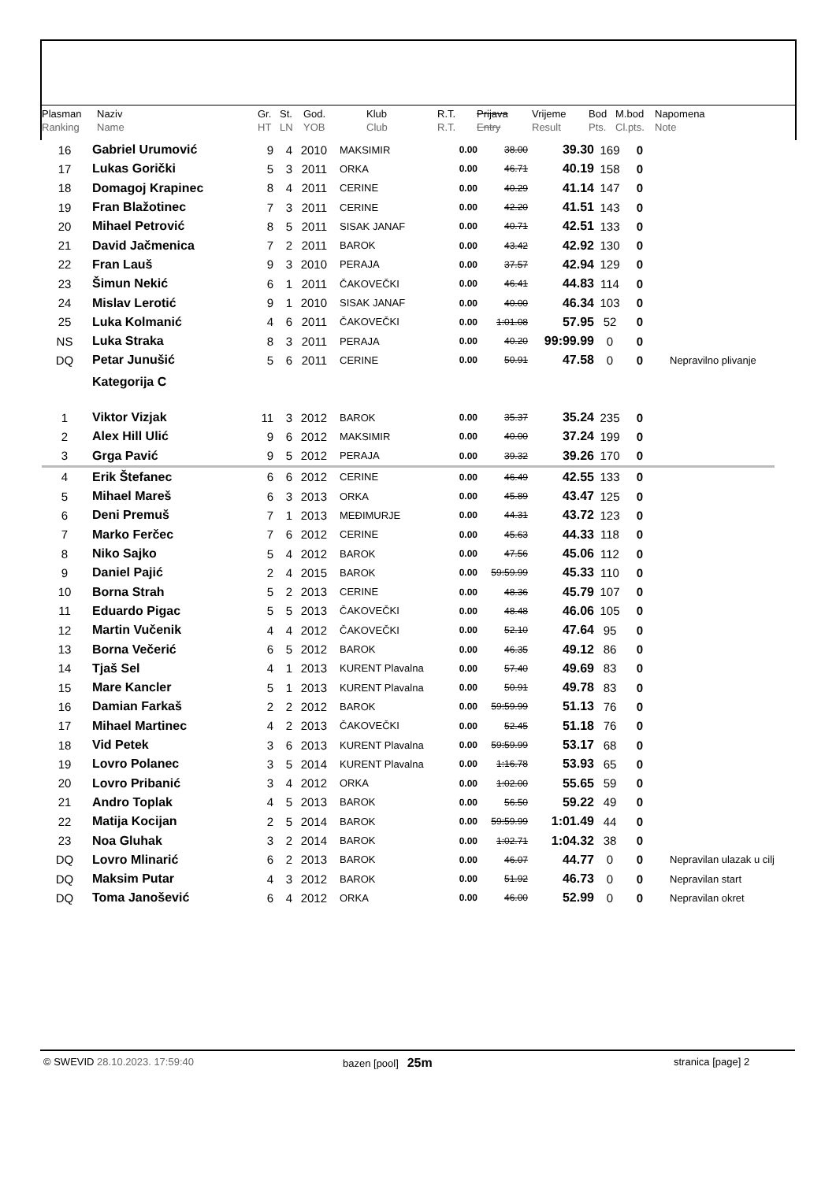| Plasman | Naziv | Gr. | St. | God. | Klub | R.T. | Prijava | Vrijeme | Bod | M.bod | Napomena |
| Ranking | Name | HT | LN | YOB | Club | R.T. | Entry | Result | Pts. | Cl.pts. | Note |
| 16 | Gabriel Urumović | 9 | 4 | 2010 | MAKSIMIR | 0.00 | 38.00 | 39.30 | 169 | 0 | |
| 17 | Lukas Gorički | 5 | 3 | 2011 | ORKA | 0.00 | 46.71 | 40.19 | 158 | 0 | |
| 18 | Domagoj Krapinec | 8 | 4 | 2011 | CERINE | 0.00 | 40.29 | 41.14 | 147 | 0 | |
| 19 | Fran Blažotinec | 7 | 3 | 2011 | CERINE | 0.00 | 42.20 | 41.51 | 143 | 0 | |
| 20 | Mihael Petrović | 8 | 5 | 2011 | SISAK JANAF | 0.00 | 40.71 | 42.51 | 133 | 0 | |
| 21 | David Jačmenica | 7 | 2 | 2011 | BAROK | 0.00 | 43.42 | 42.92 | 130 | 0 | |
| 22 | Fran Lauš | 9 | 3 | 2010 | PERAJA | 0.00 | 37.57 | 42.94 | 129 | 0 | |
| 23 | Šimun Nekić | 6 | 1 | 2011 | ČAKOVEČKI | 0.00 | 46.41 | 44.83 | 114 | 0 | |
| 24 | Mislav Lerotić | 9 | 1 | 2010 | SISAK JANAF | 0.00 | 40.00 | 46.34 | 103 | 0 | |
| 25 | Luka Kolmanić | 4 | 6 | 2011 | ČAKOVEČKI | 0.00 | 1:01.08 | 57.95 | 52 | 0 | |
| NS | Luka Straka | 8 | 3 | 2011 | PERAJA | 0.00 | 40.20 | 99:99.99 | 0 | 0 | |
| DQ | Petar Junušić | 5 | 6 | 2011 | CERINE | 0.00 | 50.91 | 47.58 | 0 | 0 | Nepravilno plivanje |
| | Kategorija C | | | | | | | | | | |
| 1 | Viktor Vizjak | 11 | 3 | 2012 | BAROK | 0.00 | 35.37 | 35.24 | 235 | 0 | |
| 2 | Alex Hill Ulić | 9 | 6 | 2012 | MAKSIMIR | 0.00 | 40.00 | 37.24 | 199 | 0 | |
| 3 | Grga Pavić | 9 | 5 | 2012 | PERAJA | 0.00 | 39.32 | 39.26 | 170 | 0 | |
| 4 | Erik Štefanec | 6 | 6 | 2012 | CERINE | 0.00 | 46.49 | 42.55 | 133 | 0 | |
| 5 | Mihael Mareš | 6 | 3 | 2013 | ORKA | 0.00 | 45.89 | 43.47 | 125 | 0 | |
| 6 | Deni Premuš | 7 | 1 | 2013 | MEĐIMURJE | 0.00 | 44.31 | 43.72 | 123 | 0 | |
| 7 | Marko Ferčec | 7 | 6 | 2012 | CERINE | 0.00 | 45.63 | 44.33 | 118 | 0 | |
| 8 | Niko Sajko | 5 | 4 | 2012 | BAROK | 0.00 | 47.56 | 45.06 | 112 | 0 | |
| 9 | Daniel Pajić | 2 | 4 | 2015 | BAROK | 0.00 | 59:59.99 | 45.33 | 110 | 0 | |
| 10 | Borna Strah | 5 | 2 | 2013 | CERINE | 0.00 | 48.36 | 45.79 | 107 | 0 | |
| 11 | Eduardo Pigac | 5 | 5 | 2013 | ČAKOVEČKI | 0.00 | 48.48 | 46.06 | 105 | 0 | |
| 12 | Martin Vučenik | 4 | 4 | 2012 | ČAKOVEČKI | 0.00 | 52.10 | 47.64 | 95 | 0 | |
| 13 | Borna Večerić | 6 | 5 | 2012 | BAROK | 0.00 | 46.35 | 49.12 | 86 | 0 | |
| 14 | Tjaš Sel | 4 | 1 | 2013 | KURENT Plavalna | 0.00 | 57.40 | 49.69 | 83 | 0 | |
| 15 | Mare Kancler | 5 | 1 | 2013 | KURENT Plavalna | 0.00 | 50.91 | 49.78 | 83 | 0 | |
| 16 | Damian Farkaš | 2 | 2 | 2012 | BAROK | 0.00 | 59:59.99 | 51.13 | 76 | 0 | |
| 17 | Mihael Martinec | 4 | 2 | 2013 | ČAKOVEČKI | 0.00 | 52.45 | 51.18 | 76 | 0 | |
| 18 | Vid Petek | 3 | 6 | 2013 | KURENT Plavalna | 0.00 | 59:59.99 | 53.17 | 68 | 0 | |
| 19 | Lovro Polanec | 3 | 5 | 2014 | KURENT Plavalna | 0.00 | 1:16.78 | 53.93 | 65 | 0 | |
| 20 | Lovro Pribanić | 3 | 4 | 2012 | ORKA | 0.00 | 1:02.00 | 55.65 | 59 | 0 | |
| 21 | Andro Toplak | 4 | 5 | 2013 | BAROK | 0.00 | 56.50 | 59.22 | 49 | 0 | |
| 22 | Matija Kocijan | 2 | 5 | 2014 | BAROK | 0.00 | 59:59.99 | 1:01.49 | 44 | 0 | |
| 23 | Noa Gluhak | 3 | 2 | 2014 | BAROK | 0.00 | 1:02.71 | 1:04.32 | 38 | 0 | |
| DQ | Lovro Mlinarić | 6 | 2 | 2013 | BAROK | 0.00 | 46.07 | 44.77 | 0 | 0 | Nepravilan ulazak u cilj |
| DQ | Maksim Putar | 4 | 3 | 2012 | BAROK | 0.00 | 51.92 | 46.73 | 0 | 0 | Nepravilan start |
| DQ | Toma Janošević | 6 | 4 | 2012 | ORKA | 0.00 | 46.00 | 52.99 | 0 | 0 | Nepravilan okret |
© SWEVID 28.10.2023. 17:59:40 bazen [pool] 25m
stranica [page] 2